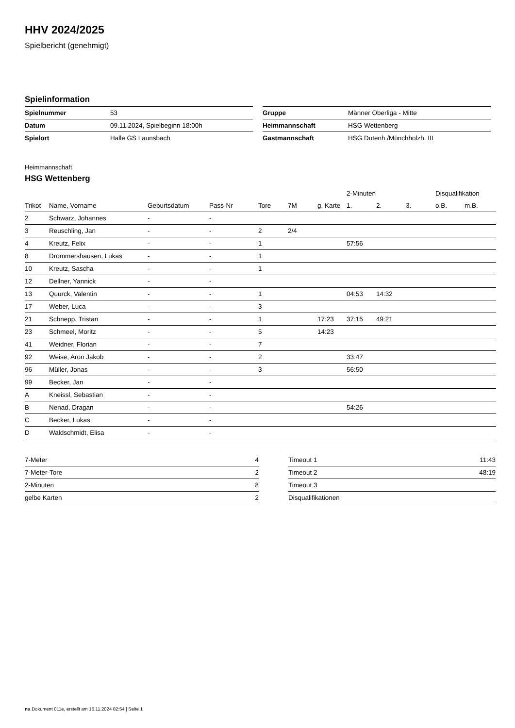HHV 2024/2025
Spielbericht (genehmigt)
Spielinformation
| Spielnummer | 53 |
| Datum | 09.11.2024, Spielbeginn 18:00h |
| Spielort | Halle GS Launsbach |
| Gruppe | Männer Oberliga - Mitte |
| Heimmannschaft | HSG Wettenberg |
| Gastmannschaft | HSG Dutenh./Münchholzh. III |
Heimmannschaft
HSG Wettenberg
| | | | | | | | 2-Minuten | | | Disqualifikation | |
| --- | --- | --- | --- | --- | --- | --- | --- | --- | --- | --- | --- |
| Trikot | Name, Vorname | Geburtsdatum | Pass-Nr | Tore | 7M | g. Karte | 1. | 2. | 3. | o.B. | m.B. |
| 2 | Schwarz, Johannes | - | - | | | | | | | | |
| 3 | Reuschling, Jan | - | - | 2 | 2/4 | | | | | | |
| 4 | Kreutz, Felix | - | - | 1 | | | 57:56 | | | | |
| 8 | Drommershausen, Lukas | - | - | 1 | | | | | | | |
| 10 | Kreutz, Sascha | - | - | 1 | | | | | | | |
| 12 | Dellner, Yannick | - | - | | | | | | | | |
| 13 | Quurck, Valentin | - | - | 1 | | | 04:53 | 14:32 | | | |
| 17 | Weber, Luca | - | - | 3 | | | | | | | |
| 21 | Schnepp, Tristan | - | - | 1 | | 17:23 | 37:15 | 49:21 | | | |
| 23 | Schmeel, Moritz | - | - | 5 | | 14:23 | | | | | |
| 41 | Weidner, Florian | - | - | 7 | | | | | | | |
| 92 | Weise, Aron Jakob | - | - | 2 | | | 33:47 | | | | |
| 96 | Müller, Jonas | - | - | 3 | | | 56:50 | | | | |
| 99 | Becker, Jan | - | - | | | | | | | | |
| A | Kneissl, Sebastian | - | - | | | | | | | | |
| B | Nenad, Dragan | - | - | | | | 54:26 | | | | |
| C | Becker, Lukas | - | - | | | | | | | | |
| D | Waldschmidt, Elisa | - | - | | | | | | | | |
| 7-Meter | 4 |
| 7-Meter-Tore | 2 |
| 2-Minuten | 8 |
| gelbe Karten | 2 |
| Timeout 1 | 11:43 |
| Timeout 2 | 48:19 |
| Timeout 3 | |
| Disqualifikationen | |
nu.Dokument 011e, erstellt am 16.11.2024 02:54 | Seite 1